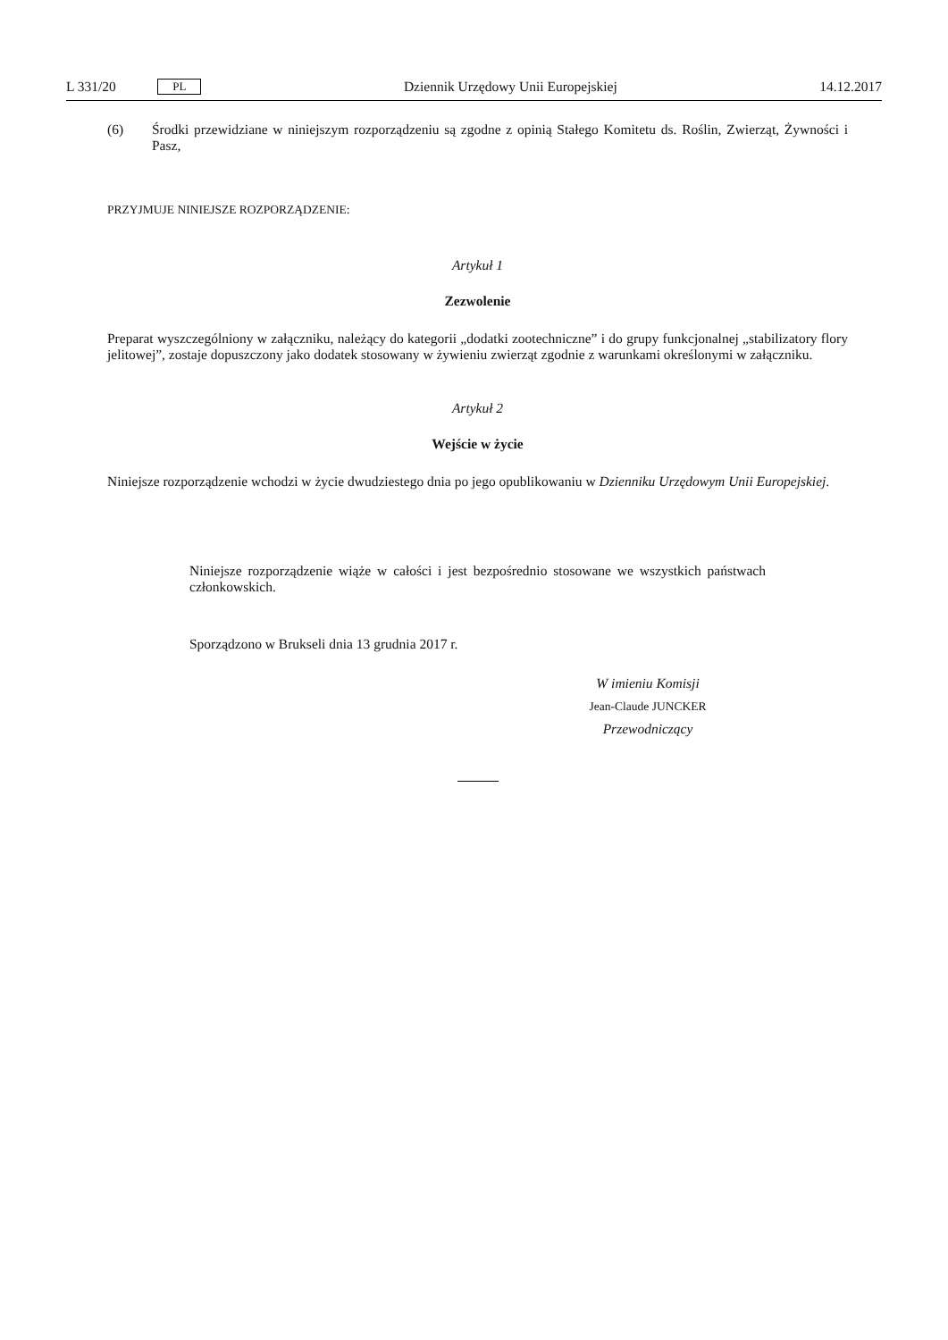L 331/20 PL Dziennik Urzędowy Unii Europejskiej 14.12.2017
(6) Środki przewidziane w niniejszym rozporządzeniu są zgodne z opinią Stałego Komitetu ds. Roślin, Zwierząt, Żywności i Pasz,
PRZYJMUJE NINIEJSZE ROZPORZĄDZENIE:
Artykuł 1
Zezwolenie
Preparat wyszczególniony w załączniku, należący do kategorii „dodatki zootechniczne” i do grupy funkcjonalnej „stabilizatory flory jelitowej”, zostaje dopuszczony jako dodatek stosowany w żywieniu zwierząt zgodnie z warunkami określonymi w załączniku.
Artykuł 2
Wejście w życie
Niniejsze rozporządzenie wchodzi w życie dwudziestego dnia po jego opublikowaniu w Dzienniku Urzędowym Unii Europejskiej.
Niniejsze rozporządzenie wiąże w całości i jest bezpośrednio stosowane we wszystkich państwach członkowskich.
Sporządzono w Brukseli dnia 13 grudnia 2017 r.
W imieniu Komisji
Jean-Claude JUNCKER
Przewodniczący